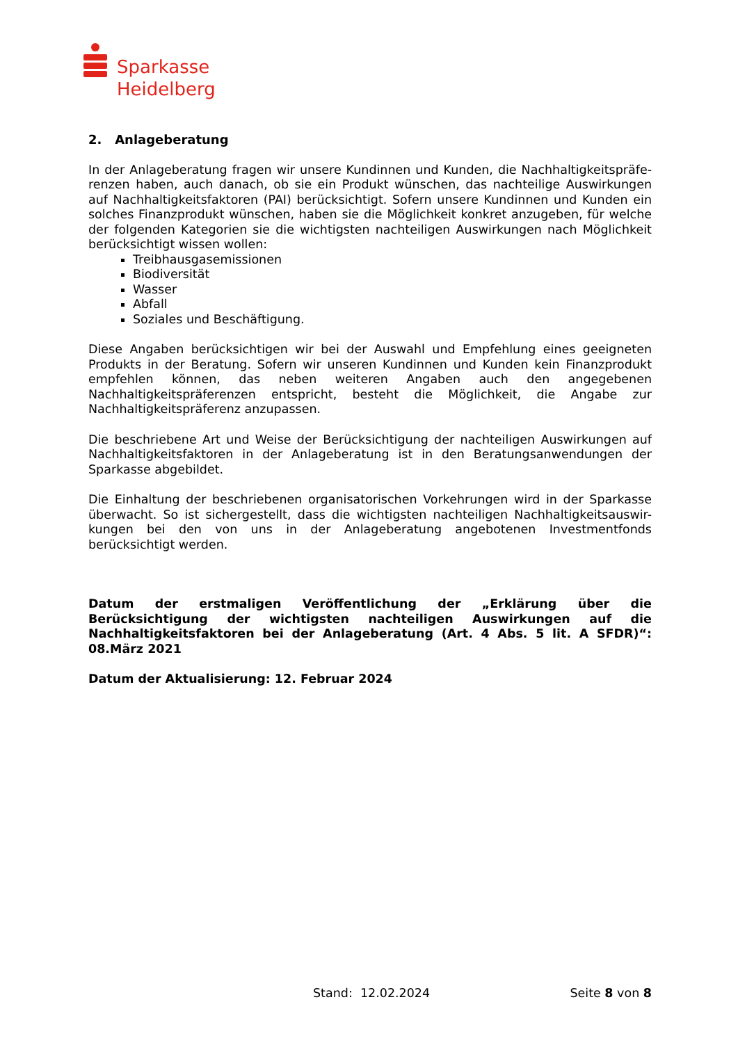Sparkasse
Heidelberg
2. Anlageberatung
In der Anlageberatung fragen wir unsere Kundinnen und Kunden, die Nachhaltigkeitspräfe-renzen haben, auch danach, ob sie ein Produkt wünschen, das nachteilige Auswirkungen auf Nachhaltigkeitsfaktoren (PAI) berücksichtigt. Sofern unsere Kundinnen und Kunden ein solches Finanzprodukt wünschen, haben sie die Möglichkeit konkret anzugeben, für welche der folgenden Kategorien sie die wichtigsten nachteiligen Auswirkungen nach Möglichkeit berücksichtigt wissen wollen:
Treibhausgasemissionen
Biodiversität
Wasser
Abfall
Soziales und Beschäftigung.
Diese Angaben berücksichtigen wir bei der Auswahl und Empfehlung eines geeigneten Produkts in der Beratung. Sofern wir unseren Kundinnen und Kunden kein Finanzprodukt empfehlen können, das neben weiteren Angaben auch den angegebenen Nachhaltigkeitspräferenzen entspricht, besteht die Möglichkeit, die Angabe zur Nachhaltigkeitspräferenz anzupassen.
Die beschriebene Art und Weise der Berücksichtigung der nachteiligen Auswirkungen auf Nachhaltigkeitsfaktoren in der Anlageberatung ist in den Beratungsanwendungen der Sparkasse abgebildet.
Die Einhaltung der beschriebenen organisatorischen Vorkehrungen wird in der Sparkasse überwacht. So ist sichergestellt, dass die wichtigsten nachteiligen Nachhaltigkeitsauswir-kungen bei den von uns in der Anlageberatung angebotenen Investmentfonds berücksichtigt werden.
Datum der erstmaligen Veröffentlichung der „Erklärung über die Berücksichtigung der wichtigsten nachteiligen Auswirkungen auf die Nachhaltigkeitsfaktoren bei der Anlageberatung (Art. 4 Abs. 5 lit. A SFDR)“: 08.März 2021
Datum der Aktualisierung: 12. Februar 2024
Stand: 12.02.2024 Seite 8 von 8